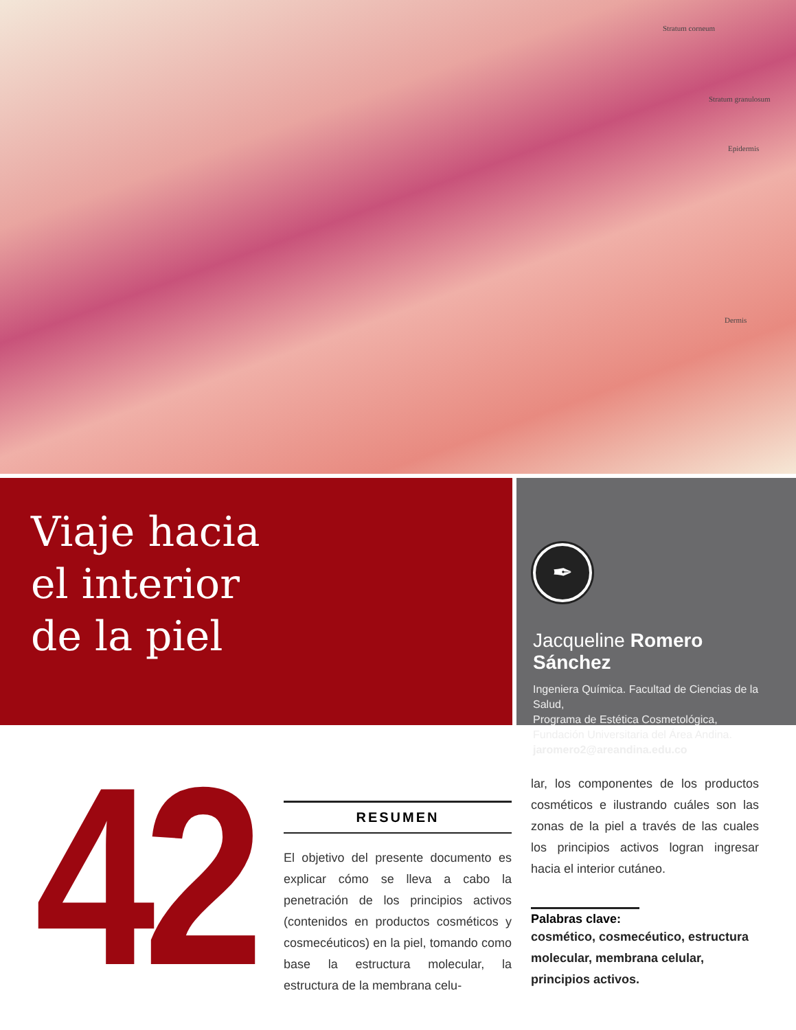Stratum corneum
Stratum granulosum
Epidermis
Dermis
Viaje hacia
el interior
de la piel
✒
Jacqueline Romero Sánchez
Ingeniera Química. Facultad de Ciencias de la Salud,
Programa de Estética Cosmetológica,
Fundación Universitaria del Área Andina.
jaromero2@areandina.edu.co
42
RESUMEN
El objetivo del presente documento es explicar cómo se lleva a cabo la penetración de los principios activos (contenidos en productos cosméticos y cosmecéuticos) en la piel, tomando como base la estructura molecular, la estructura de la membrana celu-
lar, los componentes de los productos cosméticos e ilustrando cuáles son las zonas de la piel a través de las cuales los principios activos logran ingresar hacia el interior cutáneo.
Palabras clave:
cosmético, cosmecéutico, estructura molecular, membrana celular, principios activos.